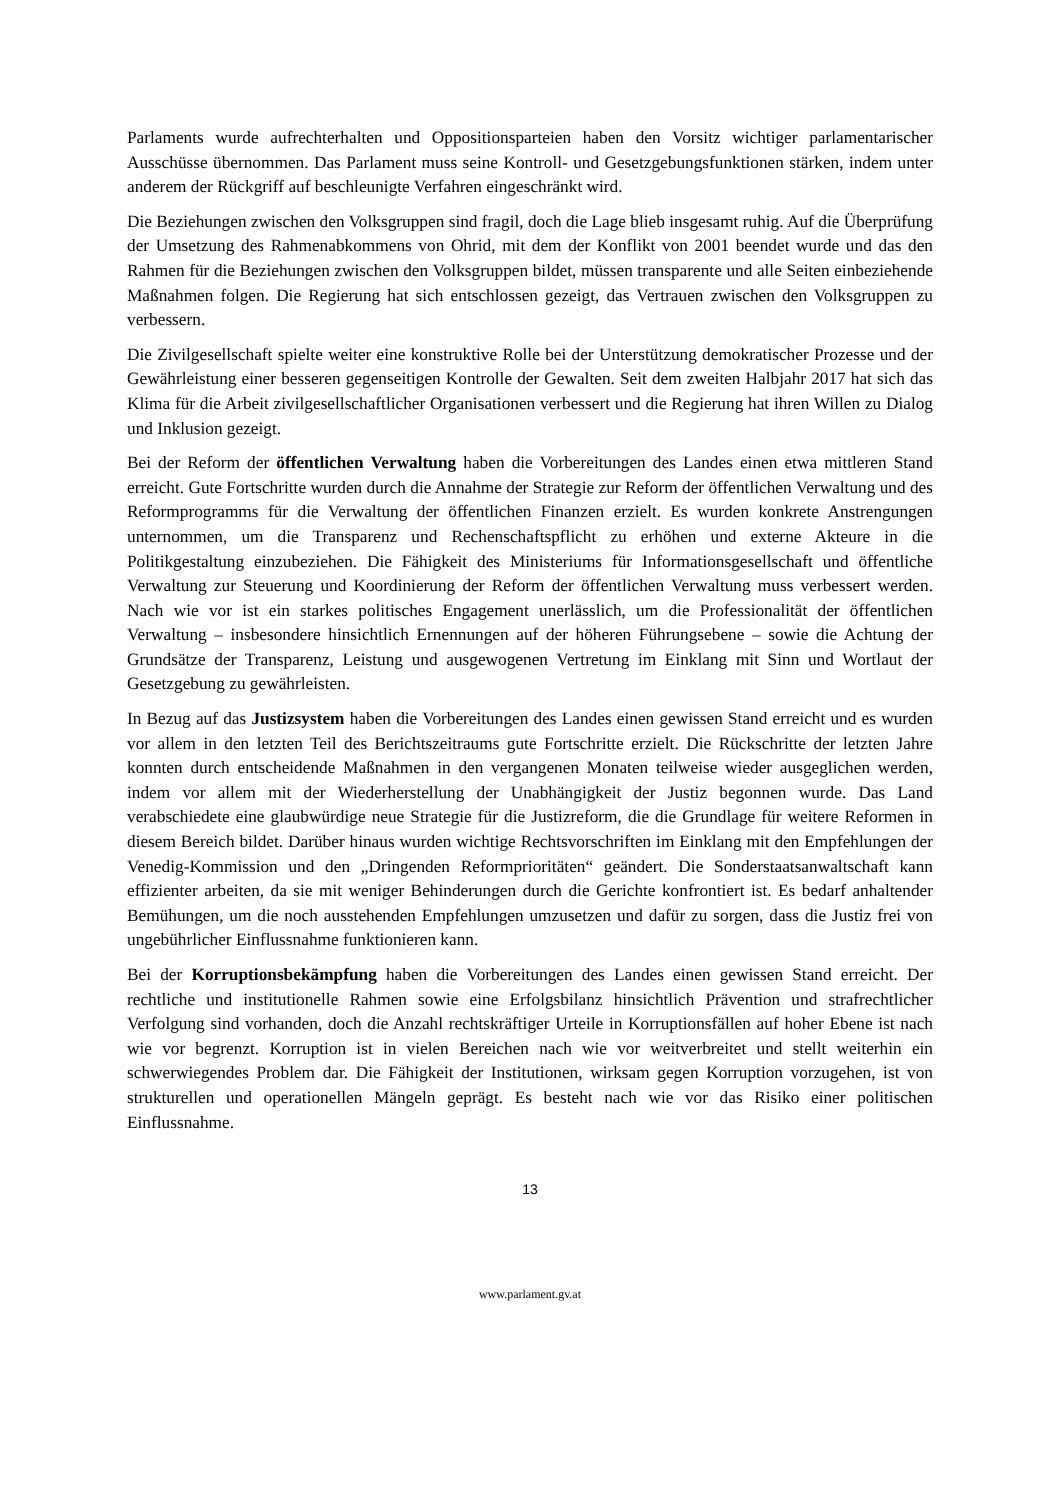Parlaments wurde aufrechterhalten und Oppositionsparteien haben den Vorsitz wichtiger parlamentarischer Ausschüsse übernommen. Das Parlament muss seine Kontroll- und Gesetzgebungsfunktionen stärken, indem unter anderem der Rückgriff auf beschleunigte Verfahren eingeschränkt wird.
Die Beziehungen zwischen den Volksgruppen sind fragil, doch die Lage blieb insgesamt ruhig. Auf die Überprüfung der Umsetzung des Rahmenabkommens von Ohrid, mit dem der Konflikt von 2001 beendet wurde und das den Rahmen für die Beziehungen zwischen den Volksgruppen bildet, müssen transparente und alle Seiten einbeziehende Maßnahmen folgen. Die Regierung hat sich entschlossen gezeigt, das Vertrauen zwischen den Volksgruppen zu verbessern.
Die Zivilgesellschaft spielte weiter eine konstruktive Rolle bei der Unterstützung demokratischer Prozesse und der Gewährleistung einer besseren gegenseitigen Kontrolle der Gewalten. Seit dem zweiten Halbjahr 2017 hat sich das Klima für die Arbeit zivilgesellschaftlicher Organisationen verbessert und die Regierung hat ihren Willen zu Dialog und Inklusion gezeigt.
Bei der Reform der öffentlichen Verwaltung haben die Vorbereitungen des Landes einen etwa mittleren Stand erreicht. Gute Fortschritte wurden durch die Annahme der Strategie zur Reform der öffentlichen Verwaltung und des Reformprogramms für die Verwaltung der öffentlichen Finanzen erzielt. Es wurden konkrete Anstrengungen unternommen, um die Transparenz und Rechenschaftspflicht zu erhöhen und externe Akteure in die Politikgestaltung einzubeziehen. Die Fähigkeit des Ministeriums für Informationsgesellschaft und öffentliche Verwaltung zur Steuerung und Koordinierung der Reform der öffentlichen Verwaltung muss verbessert werden. Nach wie vor ist ein starkes politisches Engagement unerlässlich, um die Professionalität der öffentlichen Verwaltung – insbesondere hinsichtlich Ernennungen auf der höheren Führungsebene – sowie die Achtung der Grundsätze der Transparenz, Leistung und ausgewogenen Vertretung im Einklang mit Sinn und Wortlaut der Gesetzgebung zu gewährleisten.
In Bezug auf das Justizsystem haben die Vorbereitungen des Landes einen gewissen Stand erreicht und es wurden vor allem in den letzten Teil des Berichtszeitraums gute Fortschritte erzielt. Die Rückschritte der letzten Jahre konnten durch entscheidende Maßnahmen in den vergangenen Monaten teilweise wieder ausgeglichen werden, indem vor allem mit der Wiederherstellung der Unabhängigkeit der Justiz begonnen wurde. Das Land verabschiedete eine glaubwürdige neue Strategie für die Justizreform, die die Grundlage für weitere Reformen in diesem Bereich bildet. Darüber hinaus wurden wichtige Rechtsvorschriften im Einklang mit den Empfehlungen der Venedig-Kommission und den „Dringenden Reformprioritäten“ geändert. Die Sonderstaatsanwaltschaft kann effizienter arbeiten, da sie mit weniger Behinderungen durch die Gerichte konfrontiert ist. Es bedarf anhaltender Bemühungen, um die noch ausstehenden Empfehlungen umzusetzen und dafür zu sorgen, dass die Justiz frei von ungebührlicher Einflussnahme funktionieren kann.
Bei der Korruptionsbekämpfung haben die Vorbereitungen des Landes einen gewissen Stand erreicht. Der rechtliche und institutionelle Rahmen sowie eine Erfolgsbilanz hinsichtlich Prävention und strafrechtlicher Verfolgung sind vorhanden, doch die Anzahl rechtskräftiger Urteile in Korruptionsfällen auf hoher Ebene ist nach wie vor begrenzt. Korruption ist in vielen Bereichen nach wie vor weitverbreitet und stellt weiterhin ein schwerwiegendes Problem dar. Die Fähigkeit der Institutionen, wirksam gegen Korruption vorzugehen, ist von strukturellen und operationellen Mängeln geprägt. Es besteht nach wie vor das Risiko einer politischen Einflussnahme.
13
www.parlament.gv.at